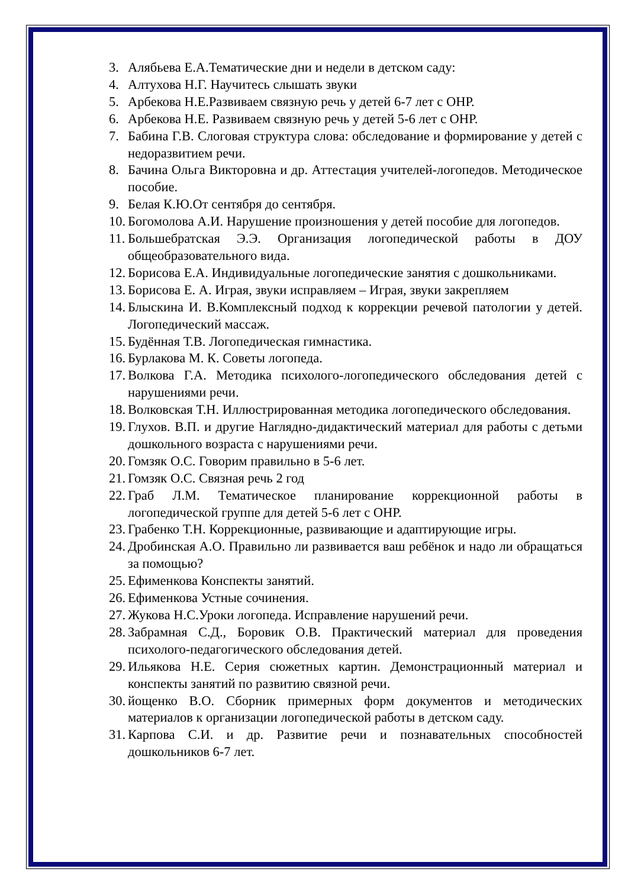3. Алябьева Е.А.Тематические дни и недели в детском саду:
4. Алтухова Н.Г. Научитесь слышать звуки
5. Арбекова Н.Е.Развиваем связную речь у детей 6-7 лет с ОНР.
6. Арбекова Н.Е. Развиваем связную речь у детей 5-6 лет с ОНР.
7. Бабина Г.В. Слоговая структура слова: обследование и формирование у детей с недоразвитием речи.
8. Бачина Ольга Викторовна и др. Аттестация учителей-логопедов. Методическое пособие.
9. Белая К.Ю.От сентября до сентября.
10. Богомолова А.И. Нарушение произношения у детей пособие для логопедов.
11. Большебратская Э.Э. Организация логопедической работы в ДОУ общеобразовательного вида.
12. Борисова Е.А. Индивидуальные логопедические занятия с дошкольниками.
13. Борисова Е. А. Играя, звуки исправляем – Играя, звуки закрепляем
14. Блыскина И. В.Комплексный подход к коррекции речевой патологии у детей. Логопедический массаж.
15. Будённая Т.В. Логопедическая гимнастика.
16. Бурлакова М. К. Советы логопеда.
17. Волкова Г.А. Методика психолого-логопедического обследования детей с нарушениями речи.
18. Волковская Т.Н. Иллюстрированная методика логопедического обследования.
19. Глухов. В.П. и другие Наглядно-дидактический материал для работы с детьми дошкольного возраста с нарушениями речи.
20. Гомзяк О.С. Говорим правильно в 5-6 лет.
21. Гомзяк О.С. Связная речь 2 год
22. Граб Л.М. Тематическое планирование коррекционной работы в логопедической группе для детей 5-6 лет с ОНР.
23. Грабенко Т.Н. Коррекционные, развивающие и адаптирующие игры.
24. Дробинская А.О. Правильно ли развивается ваш ребёнок и надо ли обращаться за помощью?
25. Ефименкова Конспекты занятий.
26. Ефименкова Устные сочинения.
27. Жукова Н.С.Уроки логопеда. Исправление нарушений речи.
28. Забрамная С.Д., Боровик О.В. Практический материал для проведения психолого-педагогического обследования детей.
29. Ильякова Н.Е. Серия сюжетных картин. Демонстрационный материал и конспекты занятий по развитию связной речи.
30. йощенко В.О. Сборник примерных форм документов и методических материалов к организации логопедической работы в детском саду.
31. Карпова С.И. и др. Развитие речи и познавательных способностей дошкольников 6-7 лет.